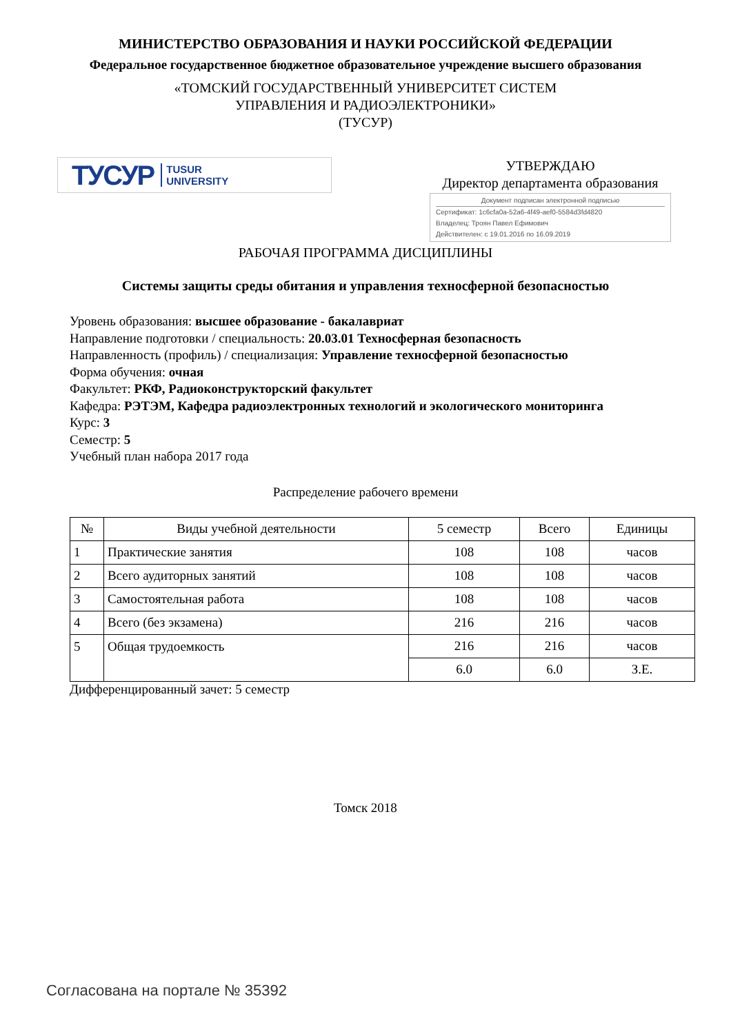МИНИСТЕРСТВО ОБРАЗОВАНИЯ И НАУКИ РОССИЙСКОЙ ФЕДЕРАЦИИ
Федеральное государственное бюджетное образовательное учреждение высшего образования
«ТОМСКИЙ ГОСУДАРСТВЕННЫЙ УНИВЕРСИТЕТ СИСТЕМ
УПРАВЛЕНИЯ И РАДИОЭЛЕКТРОНИКИ»
(ТУСУР)
ТУСУР TUSUR
UNIVERSITY
УТВЕРЖДАЮ
Директор департамента образования
Документ подписан электронной подписью
Сертификат: 1c6cfa0a-52a6-4f49-aef0-5584d3fd4820
Владелец: Троян Павел Ефимович
Действителен: с 19.01.2016 по 16.09.2019
РАБОЧАЯ ПРОГРАММА ДИСЦИПЛИНЫ
Системы защиты среды обитания и управления техносферной безопасностью
Уровень образования: высшее образование - бакалавриат
Направление подготовки / специальность: 20.03.01 Техносферная безопасность
Направленность (профиль) / специализация: Управление техносферной безопасностью
Форма обучения: очная
Факультет: РКФ, Радиоконструкторский факультет
Кафедра: РЭТЭМ, Кафедра радиоэлектронных технологий и экологического мониторинга
Курс: 3
Семестр: 5
Учебный план набора 2017 года
Распределение рабочего времени
| № | Виды учебной деятельности | 5 семестр | Всего | Единицы |
| --- | --- | --- | --- | --- |
| 1 | Практические занятия | 108 | 108 | часов |
| 2 | Всего аудиторных занятий | 108 | 108 | часов |
| 3 | Самостоятельная работа | 108 | 108 | часов |
| 4 | Всего (без экзамена) | 216 | 216 | часов |
| 5 | Общая трудоемкость | 216 | 216 | часов |
| | | 6.0 | 6.0 | З.Е. |
Дифференцированный зачет: 5 семестр
Томск 2018
Согласована на портале № 35392